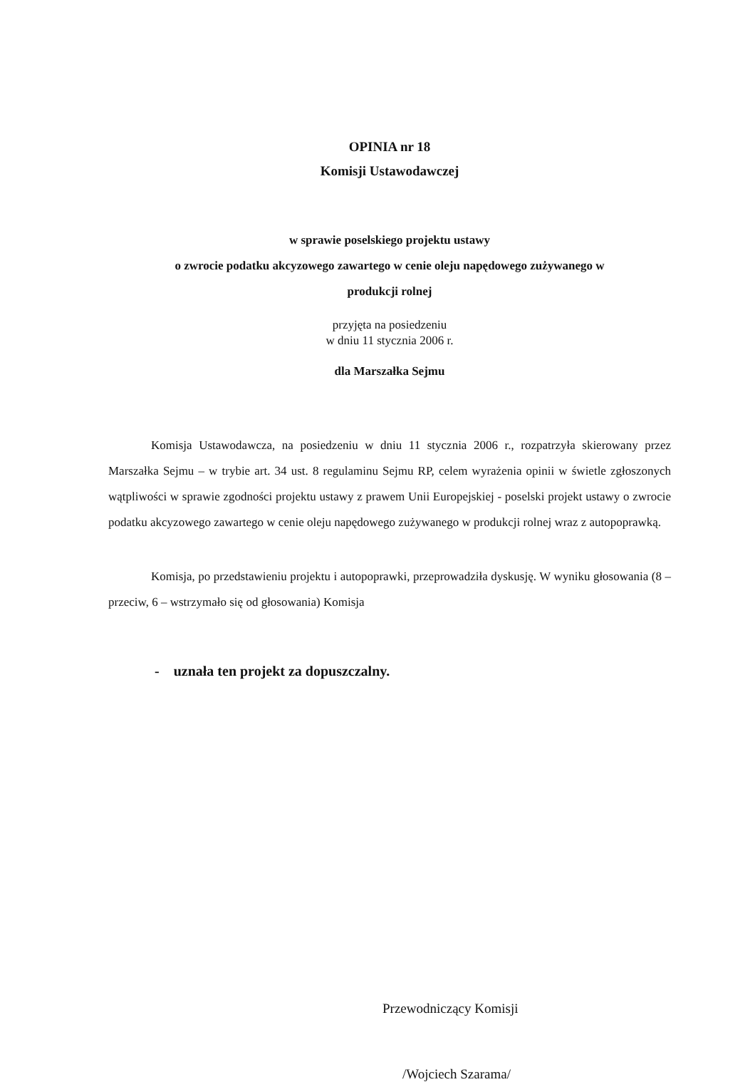OPINIA nr 18
Komisji Ustawodawczej
w sprawie poselskiego projektu ustawy
o zwrocie podatku akcyzowego zawartego w cenie oleju napędowego zużywanego w
produkcji rolnej
przyjęta na posiedzeniu
w dniu 11 stycznia 2006 r.
dla Marszałka Sejmu
Komisja Ustawodawcza, na posiedzeniu w dniu 11 stycznia 2006 r., rozpatrzyła skierowany przez Marszałka Sejmu – w trybie art. 34 ust. 8 regulaminu Sejmu RP, celem wyrażenia opinii w świetle zgłoszonych wątpliwości w sprawie zgodności projektu ustawy z prawem Unii Europejskiej - poselski projekt ustawy o zwrocie podatku akcyzowego zawartego w cenie oleju napędowego zużywanego w produkcji rolnej wraz z autopoprawką.
Komisja, po przedstawieniu projektu i autopoprawki, przeprowadziła dyskusję. W wyniku głosowania (8 – przeciw, 6 – wstrzymało się od głosowania) Komisja
- uznała ten projekt za dopuszczalny.
Przewodniczący Komisji
/Wojciech Szarama/